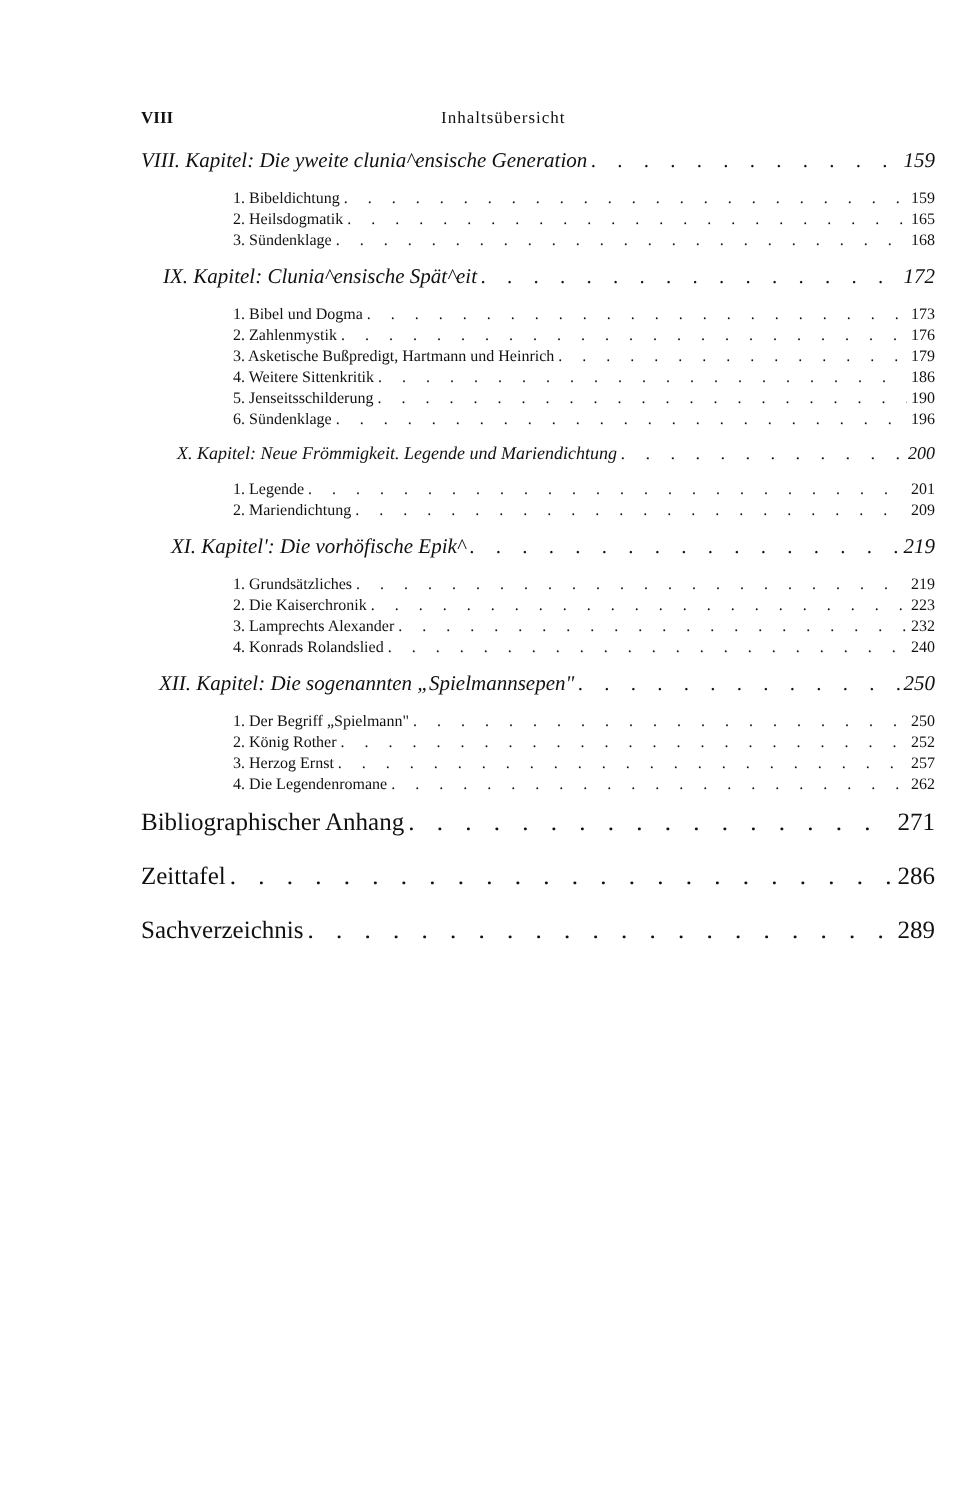VIII Inhaltsübersicht
VIII. Kapitel: Die yweite clunia^ensische Generation 159
1. Bibeldichtung 159
2. Heilsdogmatik 165
3. Sündenklage 168
IX. Kapitel: Clunia^ensische Spät^eit 172
1. Bibel und Dogma 173
2. Zahlenmystik 176
3. Asketische Bußpredigt, Hartmann und Heinrich 179
4. Weitere Sittenkritik 186
5. Jenseitsschilderung 190
6. Sündenklage 196
X. Kapitel: Neue Frömmigkeit. Legende und Mariendichtung 200
1. Legende 201
2. Mariendichtung 209
XI. Kapitel': Die vorhöfische Epik^ 219
1. Grundsätzliches 219
2. Die Kaiserchronik 223
3. Lamprechts Alexander 232
4. Konrads Rolandslied 240
XII. Kapitel: Die sogenannten „Spielmannsepen" 250
1. Der Begriff „Spielmann" 250
2. König Rother 252
3. Herzog Ernst 257
4. Die Legendenromane 262
Bibliographischer Anhang 271
Zeittafel 286
Sachverzeichnis 289